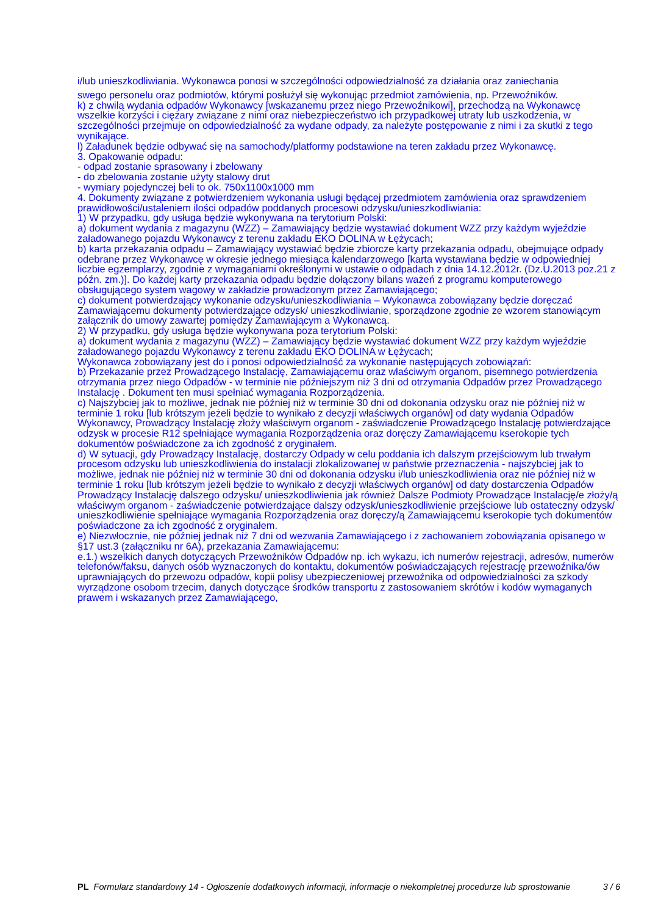i/lub unieszkodliwiania. Wykonawca ponosi w szczególności odpowiedzialność za działania oraz zaniechania
swego personelu oraz podmiotów, którymi posłużył się wykonując przedmiot zamówienia, np. Przewoźników.
k) z chwilą wydania odpadów Wykonawcy [wskazanemu przez niego Przewoźnikowi], przechodzą na Wykonawcę wszelkie korzyści i ciężary związane z nimi oraz niebezpieczeństwo ich przypadkowej utraty lub uszkodzenia, w szczególności przejmuje on odpowiedzialność za wydane odpady, za należyte postępowanie z nimi i za skutki z tego wynikające.
l) Załadunek będzie odbywać się na samochody/platformy podstawione na teren zakładu przez Wykonawcę.
3. Opakowanie odpadu:
- odpad zostanie sprasowany i zbelowany
- do zbelowania zostanie użyty stalowy drut
- wymiary pojedynczej beli to ok. 750x1100x1000 mm
4. Dokumenty związane z potwierdzeniem wykonania usługi będącej przedmiotem zamówienia oraz sprawdzeniem prawidłowości/ustaleniem ilości odpadów poddanych procesowi odzysku/unieszkodliwiania:
1) W przypadku, gdy usługa będzie wykonywana na terytorium Polski:
a) dokument wydania z magazynu (WZZ) – Zamawiający będzie wystawiać dokument WZZ przy każdym wyjeździe załadowanego pojazdu Wykonawcy z terenu zakładu EKO DOLINA w Łężycach;
b) karta przekazania odpadu – Zamawiający wystawiać będzie zbiorcze karty przekazania odpadu, obejmujące odpady odebrane przez Wykonawcę w okresie jednego miesiąca kalendarzowego [karta wystawiana będzie w odpowiedniej liczbie egzemplarzy, zgodnie z wymaganiami określonymi w ustawie o odpadach z dnia 14.12.2012r. (Dz.U.2013 poz.21 z późn. zm.)]. Do każdej karty przekazania odpadu będzie dołączony bilans ważeń z programu komputerowego obsługującego system wagowy w zakładzie prowadzonym przez Zamawiającego;
c) dokument potwierdzający wykonanie odzysku/unieszkodliwiania – Wykonawca zobowiązany będzie doręczać Zamawiającemu dokumenty potwierdzające odzysk/ unieszkodliwianie, sporządzone zgodnie ze wzorem stanowiącym załącznik do umowy zawartej pomiędzy Zamawiającym a Wykonawcą.
2) W przypadku, gdy usługa będzie wykonywana poza terytorium Polski:
a) dokument wydania z magazynu (WZZ) – Zamawiający będzie wystawiać dokument WZZ przy każdym wyjeździe załadowanego pojazdu Wykonawcy z terenu zakładu EKO DOLINA w Łężycach;
Wykonawca zobowiązany jest do i ponosi odpowiedzialność za wykonanie następujących zobowiązań:
b) Przekazanie przez Prowadzącego Instalację, Zamawiającemu oraz właściwym organom, pisemnego potwierdzenia otrzymania przez niego Odpadów - w terminie nie późniejszym niż 3 dni od otrzymania Odpadów przez Prowadzącego Instalację . Dokument ten musi spełniać wymagania Rozporządzenia.
c) Najszybciej jak to możliwe, jednak nie później niż w terminie 30 dni od dokonania odzysku oraz nie później niż w terminie 1 roku [lub krótszym jeżeli będzie to wynikało z decyzji właściwych organów] od daty wydania Odpadów Wykonawcy, Prowadzący Instalację złoży właściwym organom - zaświadczenie Prowadzącego Instalację potwierdzające odzysk w procesie R12 spełniające wymagania Rozporządzenia oraz doręczy Zamawiającemu kserokopie tych dokumentów poświadczone za ich zgodność z oryginałem.
d) W sytuacji, gdy Prowadzący Instalację, dostarczy Odpady w celu poddania ich dalszym przejściowym lub trwałym procesom odzysku lub unieszkodliwienia do instalacji zlokalizowanej w państwie przeznaczenia - najszybciej jak to możliwe, jednak nie później niż w terminie 30 dni od dokonania odzysku i/lub unieszkodliwienia oraz nie później niż w terminie 1 roku [lub krótszym jeżeli będzie to wynikało z decyzji właściwych organów] od daty dostarczenia Odpadów Prowadzący Instalację dalszego odzysku/ unieszkodliwienia jak również Dalsze Podmioty Prowadzące Instalację/e złoży/ą właściwym organom - zaświadczenie potwierdzające dalszy odzysk/unieszkodliwienie przejściowe lub ostateczny odzysk/ unieszkodliwienie spełniające wymagania Rozporządzenia oraz doręczy/ą Zamawiającemu kserokopie tych dokumentów poświadczone za ich zgodność z oryginałem.
e) Niezwłocznie, nie później jednak niż 7 dni od wezwania Zamawiającego i z zachowaniem zobowiązania opisanego w §17 ust.3 (załączniku nr 6A), przekazania Zamawiającemu:
e.1.) wszelkich danych dotyczących Przewoźników Odpadów np. ich wykazu, ich numerów rejestracji, adresów, numerów telefonów/faksu, danych osób wyznaczonych do kontaktu, dokumentów poświadczających rejestrację przewoźnika/ów uprawniających do przewozu odpadów, kopii polisy ubezpieczeniowej przewoźnika od odpowiedzialności za szkody wyrządzone osobom trzecim, danych dotyczące środków transportu z zastosowaniem skrótów i kodów wymaganych prawem i wskazanych przez Zamawiającego,
PL Formularz standardowy 14 - Ogłoszenie dodatkowych informacji, informacje o niekompletnej procedurze lub sprostowanie
3 / 6